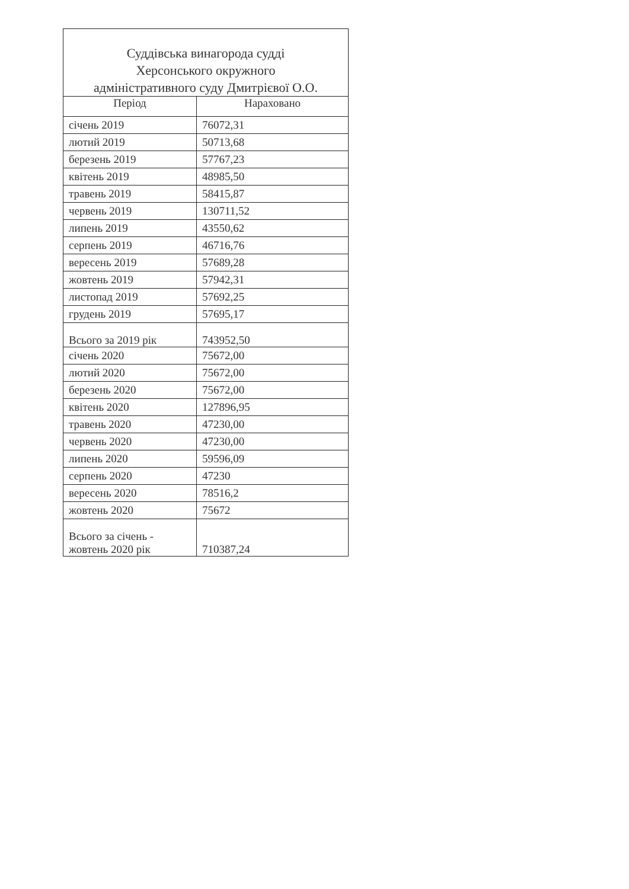| Суддівська винагорода судді Херсонського окружного адміністративного суду Дмитрієвої О.О. | |
| --- | --- |
| Період | Нараховано |
| січень 2019 | 76072,31 |
| лютий 2019 | 50713,68 |
| березень 2019 | 57767,23 |
| квітень 2019 | 48985,50 |
| травень 2019 | 58415,87 |
| червень 2019 | 130711,52 |
| липень 2019 | 43550,62 |
| серпень 2019 | 46716,76 |
| вересень 2019 | 57689,28 |
| жовтень 2019 | 57942,31 |
| листопад 2019 | 57692,25 |
| грудень 2019 | 57695,17 |
| Всього за 2019 рік | 743952,50 |
| січень 2020 | 75672,00 |
| лютий 2020 | 75672,00 |
| березень 2020 | 75672,00 |
| квітень 2020 | 127896,95 |
| травень 2020 | 47230,00 |
| червень 2020 | 47230,00 |
| липень 2020 | 59596,09 |
| серпень 2020 | 47230 |
| вересень 2020 | 78516,2 |
| жовтень 2020 | 75672 |
| Всього за січень - жовтень 2020 рік | 710387,24 |